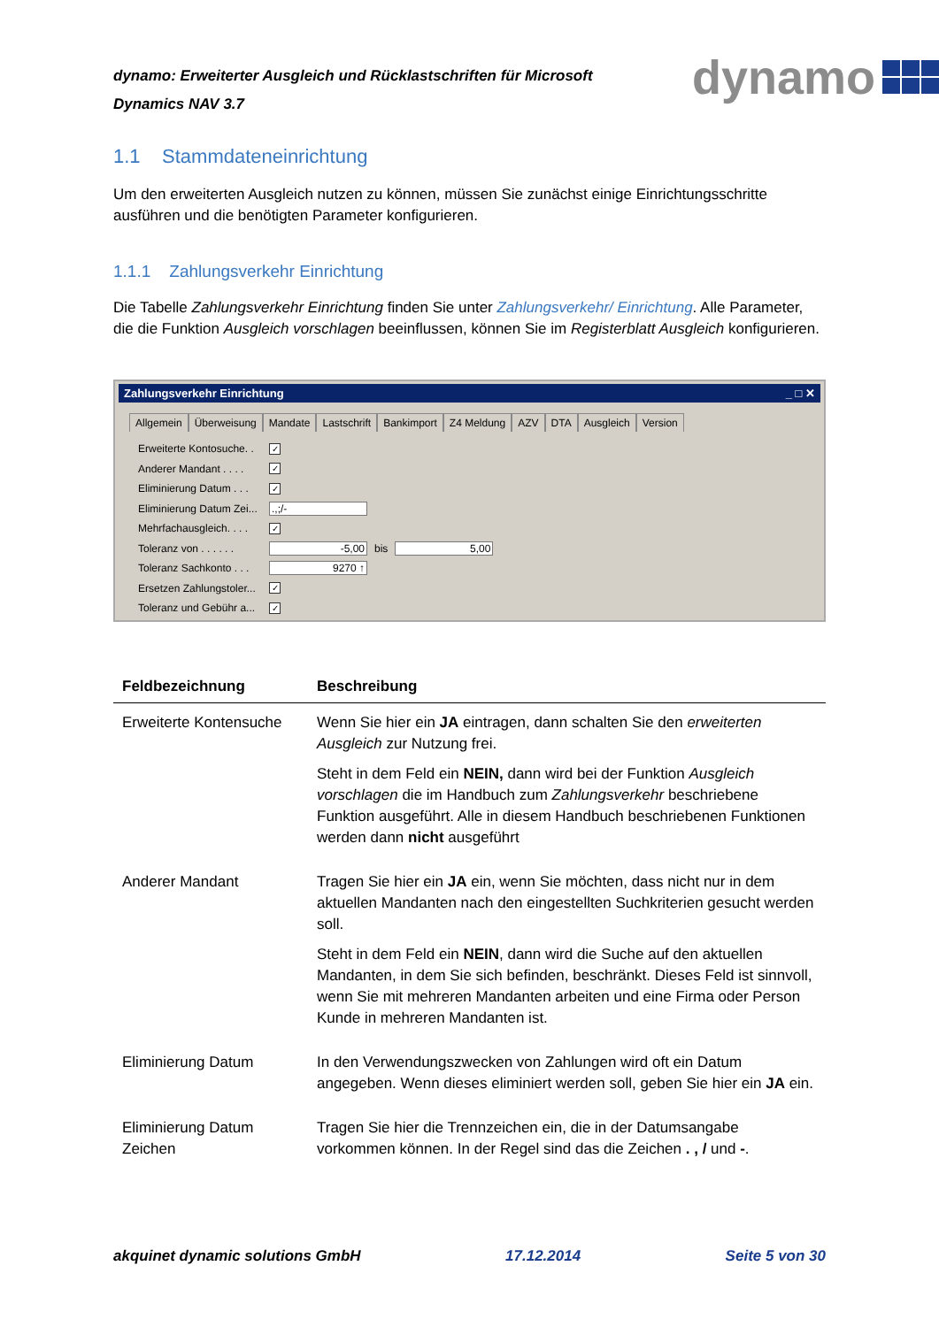dynamo: Erweiterter Ausgleich und Rücklastschriften für Microsoft
Dynamics NAV 3.7
dynamo
1.1 Stammdateneinrichtung
Um den erweiterten Ausgleich nutzen zu können, müssen Sie zunächst einige Einrichtungsschritte ausführen und die benötigten Parameter konfigurieren.
1.1.1 Zahlungsverkehr Einrichtung
Die Tabelle Zahlungsverkehr Einrichtung finden Sie unter Zahlungsverkehr/ Einrichtung. Alle Parameter, die die Funktion Ausgleich vorschlagen beeinflussen, können Sie im Registerblatt Ausgleich konfigurieren.
Zahlungsverkehr Einrichtung _ □ ✕
Allgemein Überweisung Mandate Lastschrift Bankimport Z4 Meldung AZV DTA Ausgleich Version
Erweiterte Kontosuche. . ✓
Anderer Mandant . . . . ✓
Eliminierung Datum . . . ✓
Eliminierung Datum Zei....,;/-
Mehrfachausgleich. . . . ✓
Toleranz von . . . . . . -5,00 bis 5,00
Toleranz Sachkonto . . . 9270 ↑
Ersetzen Zahlungstoler... ✓
Toleranz und Gebühr a... ✓
| Feldbezeichnung | Beschreibung |
| --- | --- |
| Erweiterte Kontensuche | Wenn Sie hier ein JA eintragen, dann schalten Sie den erweiterten Ausgleich zur Nutzung frei. Steht in dem Feld ein NEIN, dann wird bei der Funktion Ausgleich vorschlagen die im Handbuch zum Zahlungsverkehr beschriebene Funktion ausgeführt. Alle in diesem Handbuch beschriebenen Funktionen werden dann nicht ausgeführt |
| Anderer Mandant | Tragen Sie hier ein JA ein, wenn Sie möchten, dass nicht nur in dem aktuellen Mandanten nach den eingestellten Suchkriterien gesucht werden soll. Steht in dem Feld ein NEIN , dann wird die Suche auf den aktuellen Mandanten, in dem Sie sich befinden, beschränkt. Dieses Feld ist sinnvoll, wenn Sie mit mehreren Mandanten arbeiten und eine Firma oder Person Kunde in mehreren Mandanten ist. |
| Eliminierung Datum | In den Verwendungszwecken von Zahlungen wird oft ein Datum angegeben. Wenn dieses eliminiert werden soll, geben Sie hier ein JA ein. |
| Eliminierung Datum Zeichen | Tragen Sie hier die Trennzeichen ein, die in der Datumsangabe vorkommen können. In der Regel sind das die Zeichen . , / und - . |
akquinet dynamic solutions GmbH 17.12.2014 Seite 5 von 30